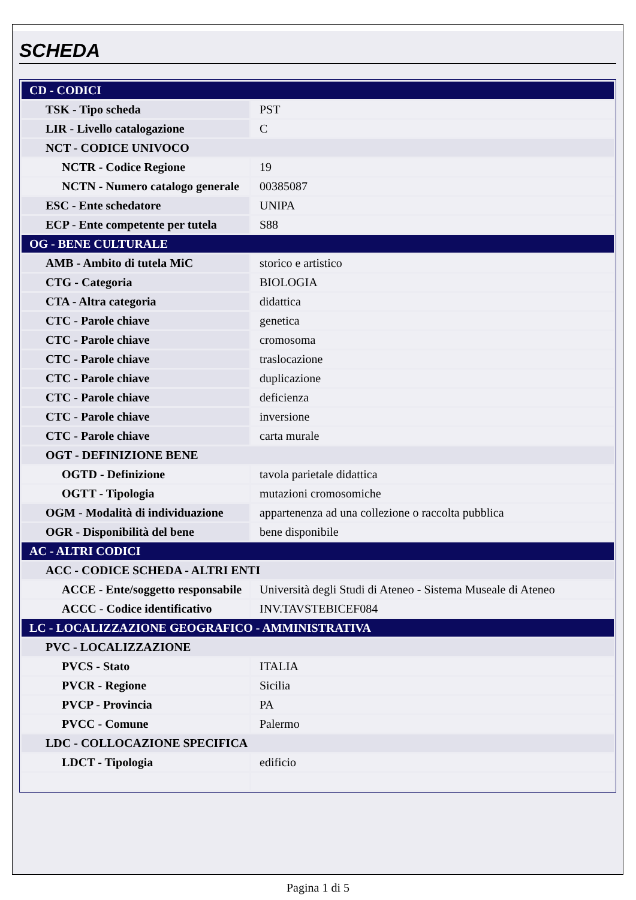SCHEDA
| CD - CODICI | |
| TSK - Tipo scheda | PST |
| LIR - Livello catalogazione | C |
| NCT - CODICE UNIVOCO | |
| NCTR - Codice Regione | 19 |
| NCTN - Numero catalogo generale | 00385087 |
| ESC - Ente schedatore | UNIPA |
| ECP - Ente competente per tutela | S88 |
| OG - BENE CULTURALE | |
| AMB - Ambito di tutela MiC | storico e artistico |
| CTG - Categoria | BIOLOGIA |
| CTA - Altra categoria | didattica |
| CTC - Parole chiave | genetica |
| CTC - Parole chiave | cromosoma |
| CTC - Parole chiave | traslocazione |
| CTC - Parole chiave | duplicazione |
| CTC - Parole chiave | deficienza |
| CTC - Parole chiave | inversione |
| CTC - Parole chiave | carta murale |
| OGT - DEFINIZIONE BENE | |
| OGTD - Definizione | tavola parietale didattica |
| OGTT - Tipologia | mutazioni cromosomiche |
| OGM - Modalità di individuazione | appartenenza ad una collezione o raccolta pubblica |
| OGR - Disponibilità del bene | bene disponibile |
| AC - ALTRI CODICI | |
| ACC - CODICE SCHEDA - ALTRI ENTI | |
| ACCE - Ente/soggetto responsabile | Università degli Studi di Ateneo - Sistema Museale di Ateneo |
| ACCC - Codice identificativo | INV.TAVSTEBICEF084 |
| LC - LOCALIZZAZIONE GEOGRAFICO - AMMINISTRATIVA | |
| PVC - LOCALIZZAZIONE | |
| PVCS - Stato | ITALIA |
| PVCR - Regione | Sicilia |
| PVCP - Provincia | PA |
| PVCC - Comune | Palermo |
| LDC - COLLOCAZIONE SPECIFICA | |
| LDCT - Tipologia | edificio |
Pagina 1 di 5